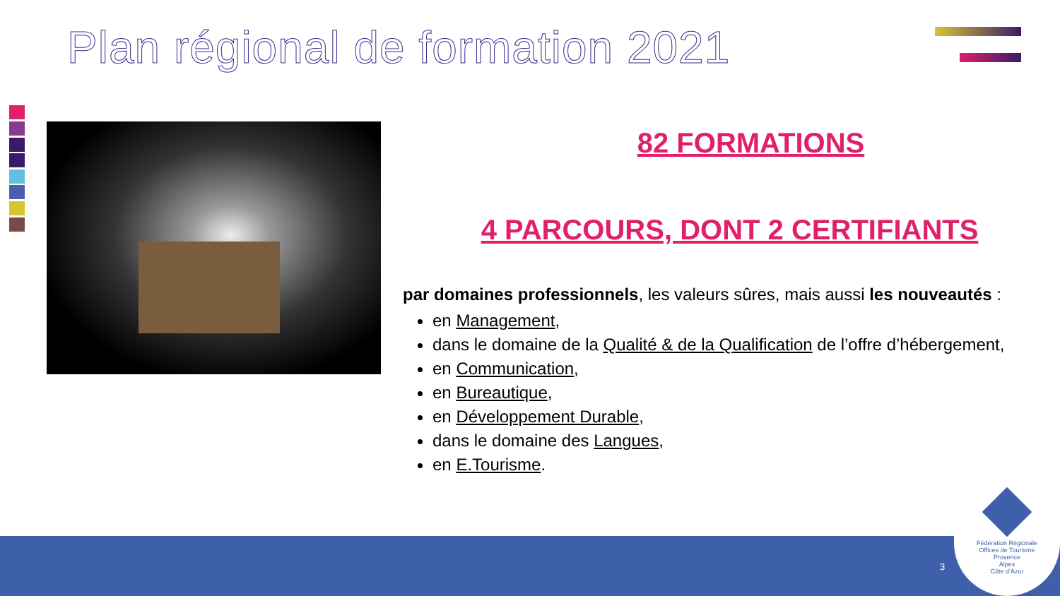Plan régional de formation 2021
82 FORMATIONS
4 PARCOURS, DONT 2 CERTIFIANTS
par domaines professionnels, les valeurs sûres, mais aussi les nouveautés :
en Management,
dans le domaine de la Qualité & de la Qualification de l’offre d’hébergement,
en Communication,
en Bureautique,
en Développement Durable,
dans le domaine des Langues,
en E.Tourisme.
3
Fédération Régionale
Offices de Tourisme
Provence
Alpes
Côte d’Azur